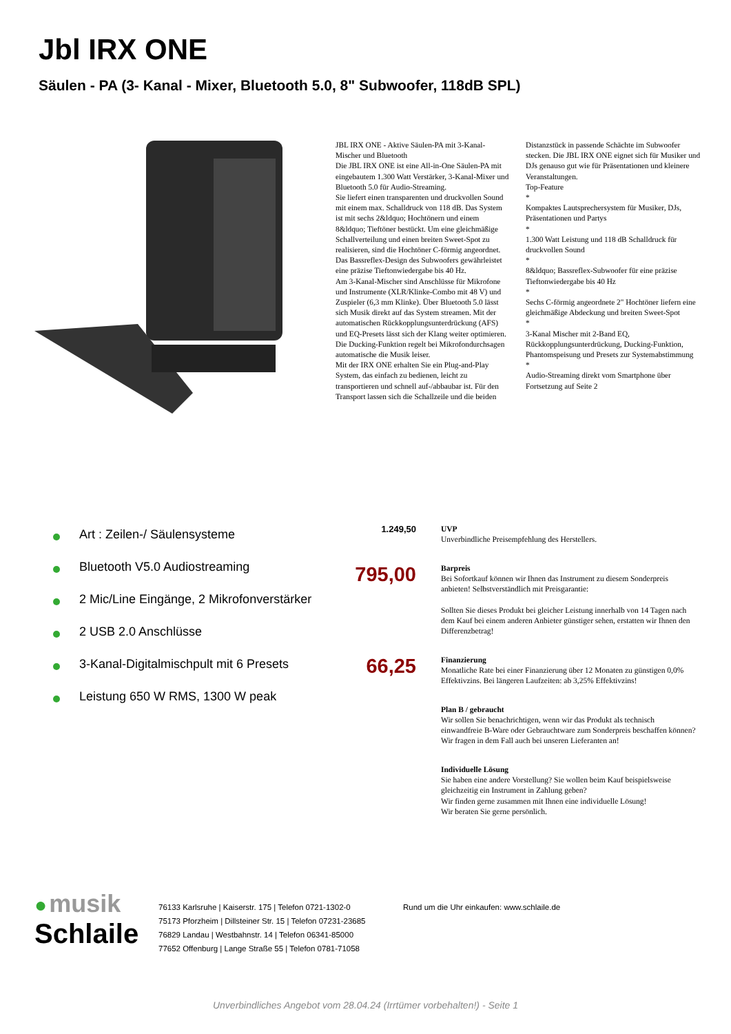Jbl IRX ONE
Säulen - PA (3- Kanal - Mixer, Bluetooth 5.0, 8" Subwoofer, 118dB SPL)
JBL IRX ONE - Aktive Säulen-PA mit 3-Kanal-Mischer und Bluetooth
Die JBL IRX ONE ist eine All-in-One Säulen-PA mit eingebautem 1.300 Watt Verstärker, 3-Kanal-Mixer und Bluetooth 5.0 für Audio-Streaming.
Sie liefert einen transparenten und druckvollen Sound mit einem max. Schalldruck von 118 dB. Das System ist mit sechs 2&ldquo; Hochtönern und einem 8&ldquo; Tieftöner bestückt. Um eine gleichmäßige Schallverteilung und einen breiten Sweet-Spot zu realisieren, sind die Hochtöner C-förmig angeordnet. Das Bassreflex-Design des Subwoofers gewährleistet eine präzise Tieftonwiedergabe bis 40 Hz.
Am 3-Kanal-Mischer sind Anschlüsse für Mikrofone und Instrumente (XLR/Klinke-Combo mit 48 V) und Zuspieler (6,3 mm Klinke). Über Bluetooth 5.0 lässt sich Musik direkt auf das System streamen. Mit der automatischen Rückkopplungsunterdrückung (AFS) und EQ-Presets lässt sich der Klang weiter optimieren. Die Ducking-Funktion regelt bei Mikrofondurchsagen automatische die Musik leiser.
Mit der IRX ONE erhalten Sie ein Plug-and-Play System, das einfach zu bedienen, leicht zu transportieren und schnell auf-/abbaubar ist. Für den Transport lassen sich die Schallzeile und die beiden Distanzstück in passende Schächte im Subwoofer stecken. Die JBL IRX ONE eignet sich für Musiker und DJs genauso gut wie für Präsentationen und kleinere Veranstaltungen.
Top-Feature
*
Kompaktes Lautsprechersystem für Musiker, DJs, Präsentationen und Partys
*
1.300 Watt Leistung und 118 dB Schalldruck für druckvollen Sound
*
8&ldquo; Bassreflex-Subwoofer für eine präzise Tieftonwiedergabe bis 40 Hz
*
Sechs C-förmig angeordnete 2" Hochtöner liefern eine gleichmäßige Abdeckung und breiten Sweet-Spot
*
3-Kanal Mischer mit 2-Band EQ, Rückkopplungsunterdrückung, Ducking-Funktion, Phantomspeisung und Presets zur Systemabstimmung
*
Audio-Streaming direkt vom Smartphone über
Fortsetzung auf Seite 2
Art : Zeilen-/ Säulensysteme
Bluetooth V5.0 Audiostreaming
2 Mic/Line Eingänge, 2 Mikrofonverstärker
2 USB 2.0 Anschlüsse
3-Kanal-Digitalmischpult mit 6 Presets
Leistung 650 W RMS, 1300 W peak
1.249,50 UVP
Unverbindliche Preisempfehlung des Herstellers.
795,00
Barpreis
Bei Sofortkauf können wir Ihnen das Instrument zu diesem Sonderpreis anbieten! Selbstverständlich mit Preisgarantie:
Sollten Sie dieses Produkt bei gleicher Leistung innerhalb von 14 Tagen nach dem Kauf bei einem anderen Anbieter günstiger sehen, erstatten wir Ihnen den Differenzbetrag!
66,25
Finanzierung
Monatliche Rate bei einer Finanzierung über 12 Monaten zu günstigen 0,0% Effektivzins. Bei längeren Laufzeiten: ab 3,25% Effektivzins!
Plan B / gebraucht
Wir sollen Sie benachrichtigen, wenn wir das Produkt als technisch einwandfreie B-Ware oder Gebrauchtware zum Sonderpreis beschaffen können? Wir fragen in dem Fall auch bei unseren Lieferanten an!
Individuelle Lösung
Sie haben eine andere Vorstellung? Sie wollen beim Kauf beispielsweise gleichzeitig ein Instrument in Zahlung geben?
Wir finden gerne zusammen mit Ihnen eine individuelle Lösung!
Wir beraten Sie gerne persönlich.
● musik
Schlaile
76133 Karlsruhe | Kaiserstr. 175 | Telefon 0721-1302-0
75173 Pforzheim | Dillsteiner Str. 15 | Telefon 07231-23685
76829 Landau | Westbahnstr. 14 | Telefon 06341-85000
77652 Offenburg | Lange Straße 55 | Telefon 0781-71058
Rund um die Uhr einkaufen: www.schlaile.de
Unverbindliches Angebot vom 28.04.24 (Irrtümer vorbehalten!) - Seite 1